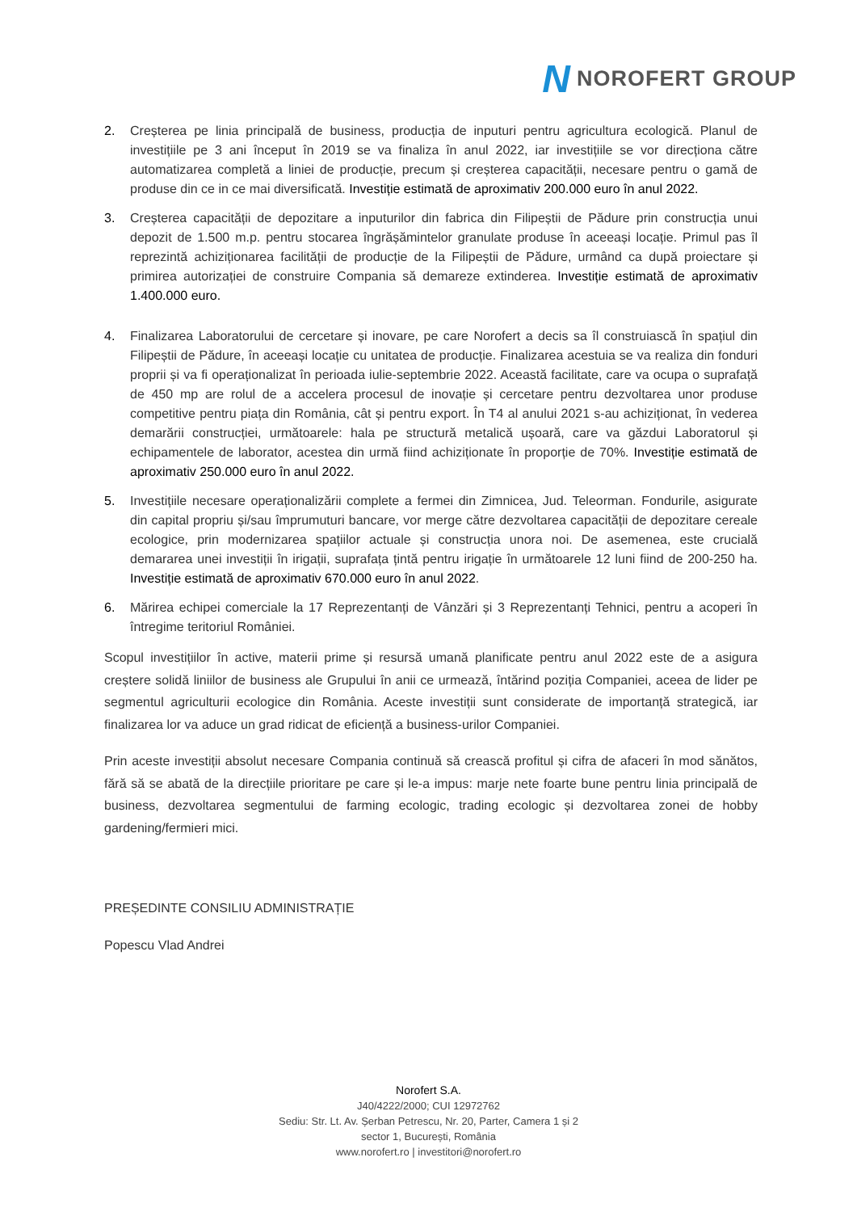N NOROFERT GROUP
2. Creșterea pe linia principală de business, producția de inputuri pentru agricultura ecologică. Planul de investițiile pe 3 ani început în 2019 se va finaliza în anul 2022, iar investițiile se vor direcționa către automatizarea completă a liniei de producție, precum și creșterea capacității, necesare pentru o gamă de produse din ce in ce mai diversificată. Investiție estimată de aproximativ 200.000 euro în anul 2022.
3. Creșterea capacității de depozitare a inputurilor din fabrica din Filipeștii de Pădure prin construcția unui depozit de 1.500 m.p. pentru stocarea îngrășămintelor granulate produse în aceeași locație. Primul pas îl reprezintă achiziționarea facilității de producție de la Filipeștii de Pădure, urmând ca după proiectare și primirea autorizației de construire Compania să demareze extinderea. Investiție estimată de aproximativ 1.400.000 euro.
4. Finalizarea Laboratorului de cercetare și inovare, pe care Norofert a decis sa îl construiască în spațiul din Filipeștii de Pădure, în aceeași locație cu unitatea de producție. Finalizarea acestuia se va realiza din fonduri proprii și va fi operaționalizat în perioada iulie-septembrie 2022. Această facilitate, care va ocupa o suprafață de 450 mp are rolul de a accelera procesul de inovație și cercetare pentru dezvoltarea unor produse competitive pentru piața din România, cât și pentru export. În T4 al anului 2021 s-au achiziționat, în vederea demarării construcției, următoarele: hala pe structură metalică ușoară, care va găzdui Laboratorul și echipamentele de laborator, acestea din urmă fiind achiziționate în proporție de 70%. Investiție estimată de aproximativ 250.000 euro în anul 2022.
5. Investițiile necesare operaționalizării complete a fermei din Zimnicea, Jud. Teleorman. Fondurile, asigurate din capital propriu și/sau împrumuturi bancare, vor merge către dezvoltarea capacității de depozitare cereale ecologice, prin modernizarea spațiilor actuale și construcția unora noi. De asemenea, este crucială demararea unei investiții în irigații, suprafața țintă pentru irigație în următoarele 12 luni fiind de 200-250 ha. Investiție estimată de aproximativ 670.000 euro în anul 2022.
6. Mărirea echipei comerciale la 17 Reprezentanți de Vânzări și 3 Reprezentanți Tehnici, pentru a acoperi în întregime teritoriul României.
Scopul investițiilor în active, materii prime și resursă umană planificate pentru anul 2022 este de a asigura creștere solidă liniilor de business ale Grupului în anii ce urmează, întărind poziția Companiei, aceea de lider pe segmentul agriculturii ecologice din România. Aceste investiții sunt considerate de importanță strategică, iar finalizarea lor va aduce un grad ridicat de eficiență a business-urilor Companiei.
Prin aceste investiții absolut necesare Compania continuă să crească profitul și cifra de afaceri în mod sănătos, fără să se abată de la direcțiile prioritare pe care și le-a impus: marje nete foarte bune pentru linia principală de business, dezvoltarea segmentului de farming ecologic, trading ecologic și dezvoltarea zonei de hobby gardening/fermieri mici.
PREȘEDINTE CONSILIU ADMINISTRAȚIE
Popescu Vlad Andrei
Norofert S.A.
J40/4222/2000; CUI 12972762
Sediu: Str. Lt. Av. Șerban Petrescu, Nr. 20, Parter, Camera 1 și 2
sector 1, București, România
www.norofert.ro | investitori@norofert.ro